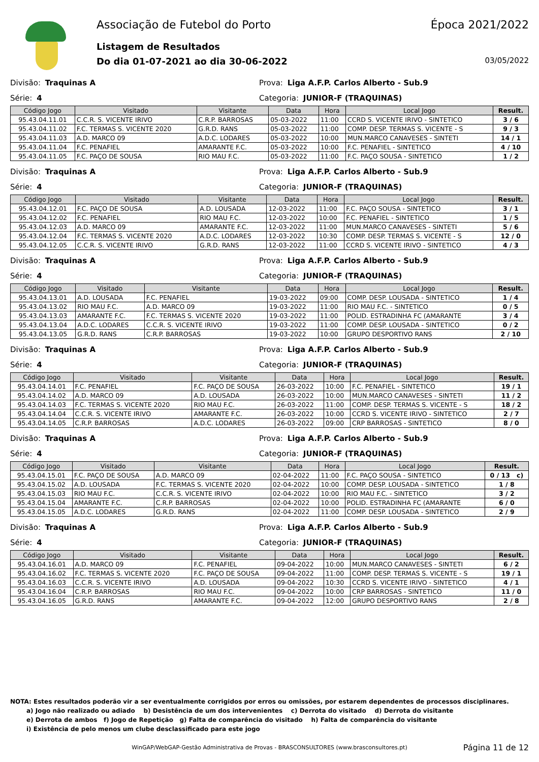Associação de Futebol do Porto Época 2021/2022
Listagem de Resultados
Do dia 01-07-2021 ao dia 30-06-2022 03/05/2022
Divisão: Traquinas A Prova: Liga A.F.P. Carlos Alberto - Sub.9
Série: 4 Categoria: JUNIOR-F (TRAQUINAS)
| Código Jogo | Visitado | Visitante | Data | Hora | Local Jogo | Result. |
| --- | --- | --- | --- | --- | --- | --- |
| 95.43.04.11.01 | C.C.R. S. VICENTE IRIVO | C.R.P. BARROSAS | 05-03-2022 | 11:00 | CCRD S. VICENTE IRIVO - SINTETICO | 3 / 6 |
| 95.43.04.11.02 | F.C. TERMAS S. VICENTE 2020 | G.R.D. RANS | 05-03-2022 | 11:00 | COMP. DESP. TERMAS S. VICENTE - S | 9 / 3 |
| 95.43.04.11.03 | A.D. MARCO 09 | A.D.C. LODARES | 05-03-2022 | 10:00 | MUN.MARCO CANAVESES - SINTETI | 14 / 1 |
| 95.43.04.11.04 | F.C. PENAFIEL | AMARANTE F.C. | 05-03-2022 | 10:00 | F.C. PENAFIEL - SINTETICO | 4 / 10 |
| 95.43.04.11.05 | F.C. PAÇO DE SOUSA | RIO MAU F.C. | 05-03-2022 | 11:00 | F.C. PAÇO SOUSA - SINTETICO | 1 / 2 |
Divisão: Traquinas A Prova: Liga A.F.P. Carlos Alberto - Sub.9
Série: 4 Categoria: JUNIOR-F (TRAQUINAS)
| Código Jogo | Visitado | Visitante | Data | Hora | Local Jogo | Result. |
| --- | --- | --- | --- | --- | --- | --- |
| 95.43.04.12.01 | F.C. PAÇO DE SOUSA | A.D. LOUSADA | 12-03-2022 | 11:00 | F.C. PAÇO SOUSA - SINTETICO | 3 / 1 |
| 95.43.04.12.02 | F.C. PENAFIEL | RIO MAU F.C. | 12-03-2022 | 10:00 | F.C. PENAFIEL - SINTETICO | 1 / 5 |
| 95.43.04.12.03 | A.D. MARCO 09 | AMARANTE F.C. | 12-03-2022 | 11:00 | MUN.MARCO CANAVESES - SINTETI | 5 / 6 |
| 95.43.04.12.04 | F.C. TERMAS S. VICENTE 2020 | A.D.C. LODARES | 12-03-2022 | 10:30 | COMP. DESP. TERMAS S. VICENTE - S | 12 / 0 |
| 95.43.04.12.05 | C.C.R. S. VICENTE IRIVO | G.R.D. RANS | 12-03-2022 | 11:00 | CCRD S. VICENTE IRIVO - SINTETICO | 4 / 3 |
Divisão: Traquinas A Prova: Liga A.F.P. Carlos Alberto - Sub.9
Série: 4 Categoria: JUNIOR-F (TRAQUINAS)
| Código Jogo | Visitado | Visitante | Data | Hora | Local Jogo | Result. |
| --- | --- | --- | --- | --- | --- | --- |
| 95.43.04.13.01 | A.D. LOUSADA | F.C. PENAFIEL | 19-03-2022 | 09:00 | COMP. DESP. LOUSADA - SINTETICO | 1 / 4 |
| 95.43.04.13.02 | RIO MAU F.C. | A.D. MARCO 09 | 19-03-2022 | 11:00 | RIO MAU F.C. - SINTETICO | 0 / 5 |
| 95.43.04.13.03 | AMARANTE F.C. | F.C. TERMAS S. VICENTE 2020 | 19-03-2022 | 11:00 | POLID. ESTRADINHA FC (AMARANTE | 3 / 4 |
| 95.43.04.13.04 | A.D.C. LODARES | C.C.R. S. VICENTE IRIVO | 19-03-2022 | 11:00 | COMP. DESP. LOUSADA - SINTETICO | 0 / 2 |
| 95.43.04.13.05 | G.R.D. RANS | C.R.P. BARROSAS | 19-03-2022 | 10:00 | GRUPO DESPORTIVO RANS | 2 / 10 |
Divisão: Traquinas A Prova: Liga A.F.P. Carlos Alberto - Sub.9
Série: 4 Categoria: JUNIOR-F (TRAQUINAS)
| Código Jogo | Visitado | Visitante | Data | Hora | Local Jogo | Result. |
| --- | --- | --- | --- | --- | --- | --- |
| 95.43.04.14.01 | F.C. PENAFIEL | F.C. PAÇO DE SOUSA | 26-03-2022 | 10:00 | F.C. PENAFIEL - SINTETICO | 19 / 1 |
| 95.43.04.14.02 | A.D. MARCO 09 | A.D. LOUSADA | 26-03-2022 | 10:00 | MUN.MARCO CANAVESES - SINTETI | 11 / 2 |
| 95.43.04.14.03 | F.C. TERMAS S. VICENTE 2020 | RIO MAU F.C. | 26-03-2022 | 11:00 | COMP. DESP. TERMAS S. VICENTE - S | 18 / 2 |
| 95.43.04.14.04 | C.C.R. S. VICENTE IRIVO | AMARANTE F.C. | 26-03-2022 | 10:00 | CCRD S. VICENTE IRIVO - SINTETICO | 2 / 7 |
| 95.43.04.14.05 | C.R.P. BARROSAS | A.D.C. LODARES | 26-03-2022 | 09:00 | CRP BARROSAS - SINTETICO | 8 / 0 |
Divisão: Traquinas A Prova: Liga A.F.P. Carlos Alberto - Sub.9
Série: 4 Categoria: JUNIOR-F (TRAQUINAS)
| Código Jogo | Visitado | Visitante | Data | Hora | Local Jogo | Result. |
| --- | --- | --- | --- | --- | --- | --- |
| 95.43.04.15.01 | F.C. PAÇO DE SOUSA | A.D. MARCO 09 | 02-04-2022 | 11:00 | F.C. PAÇO SOUSA - SINTETICO | 0 / 13 c) |
| 95.43.04.15.02 | A.D. LOUSADA | F.C. TERMAS S. VICENTE 2020 | 02-04-2022 | 10:00 | COMP. DESP. LOUSADA - SINTETICO | 1 / 8 |
| 95.43.04.15.03 | RIO MAU F.C. | C.C.R. S. VICENTE IRIVO | 02-04-2022 | 10:00 | RIO MAU F.C. - SINTETICO | 3 / 2 |
| 95.43.04.15.04 | AMARANTE F.C. | C.R.P. BARROSAS | 02-04-2022 | 10:00 | POLID. ESTRADINHA FC (AMARANTE | 6 / 0 |
| 95.43.04.15.05 | A.D.C. LODARES | G.R.D. RANS | 02-04-2022 | 11:00 | COMP. DESP. LOUSADA - SINTETICO | 2 / 9 |
Divisão: Traquinas A Prova: Liga A.F.P. Carlos Alberto - Sub.9
Série: 4 Categoria: JUNIOR-F (TRAQUINAS)
| Código Jogo | Visitado | Visitante | Data | Hora | Local Jogo | Result. |
| --- | --- | --- | --- | --- | --- | --- |
| 95.43.04.16.01 | A.D. MARCO 09 | F.C. PENAFIEL | 09-04-2022 | 10:00 | MUN.MARCO CANAVESES - SINTETI | 6 / 2 |
| 95.43.04.16.02 | F.C. TERMAS S. VICENTE 2020 | F.C. PAÇO DE SOUSA | 09-04-2022 | 11:00 | COMP. DESP. TERMAS S. VICENTE - S | 19 / 1 |
| 95.43.04.16.03 | C.C.R. S. VICENTE IRIVO | A.D. LOUSADA | 09-04-2022 | 10:30 | CCRD S. VICENTE IRIVO - SINTETICO | 4 / 1 |
| 95.43.04.16.04 | C.R.P. BARROSAS | RIO MAU F.C. | 09-04-2022 | 10:00 | CRP BARROSAS - SINTETICO | 11 / 0 |
| 95.43.04.16.05 | G.R.D. RANS | AMARANTE F.C. | 09-04-2022 | 12:00 | GRUPO DESPORTIVO RANS | 2 / 8 |
NOTA: Estes resultados poderão vir a ser eventualmente corrigidos por erros ou omissões, por estarem dependentes de processos disciplinares.
a) Jogo não realizado ou adiado b) Desistência de um dos intervenientes c) Derrota do visitado d) Derrota do visitante
e) Derrota de ambos f) Jogo de Repetição g) Falta de comparência do visitado h) Falta de comparência do visitante
i) Existência de pelo menos um clube desclassificado para este jogo
WinGAP/WebGAP-Gestão Administrativa de Provas - BRASCONSULTORES (www.brasconsultores.pt) Página 11 de 12